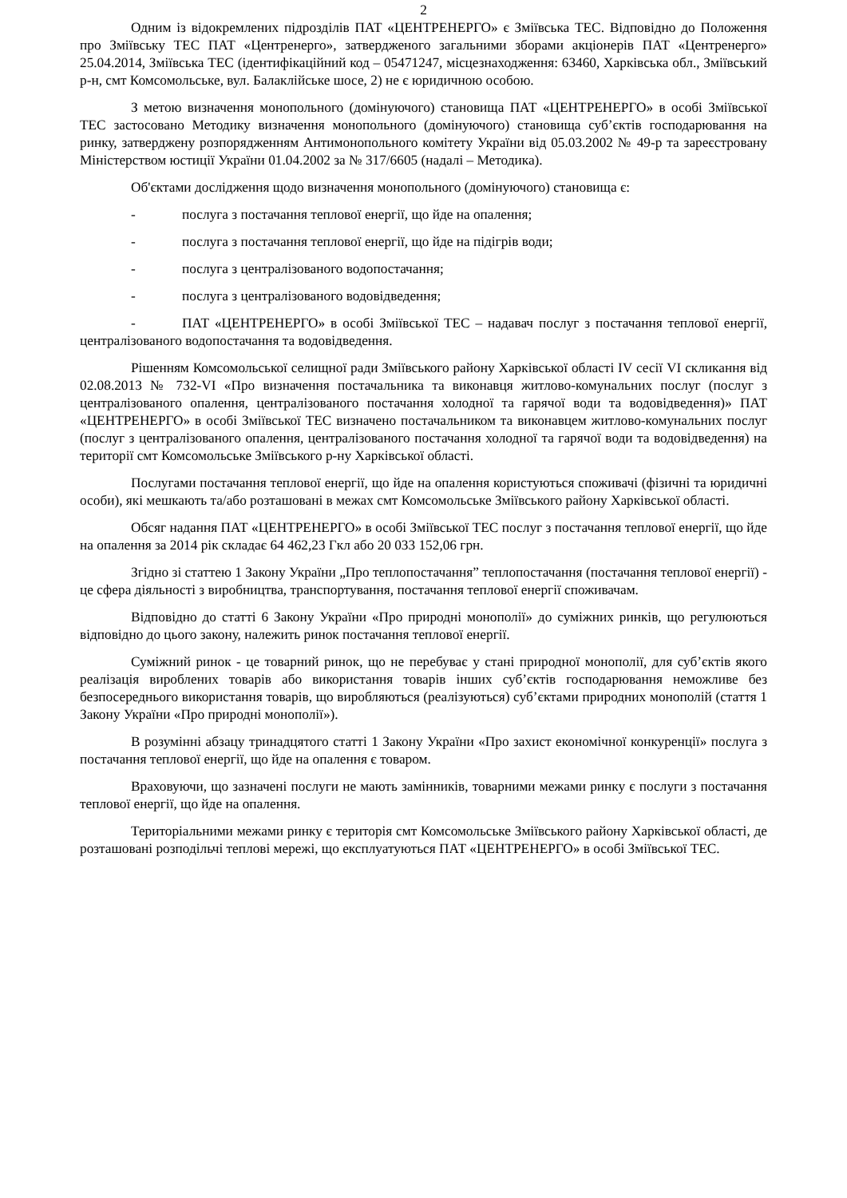2
Одним із відокремлених підрозділів ПАТ «ЦЕНТРЕНЕРГО» є Зміївська ТЕС. Відповідно до Положення про Зміївську ТЕС ПАТ «Центренерго», затвердженого загальними зборами акціонерів ПАТ «Центренерго» 25.04.2014, Зміївська ТЕС (ідентифікаційний код – 05471247, місцезнаходження: 63460, Харківська обл., Зміївський р-н, смт Комсомольське, вул. Балаклійське шосе, 2) не є юридичною особою.
З метою визначення монопольного (домінуючого) становища ПАТ «ЦЕНТРЕНЕРГО» в особі Зміївської ТЕС застосовано Методику визначення монопольного (домінуючого) становища суб’єктів господарювання на ринку, затверджену розпорядженням Антимонопольного комітету України від 05.03.2002 № 49-р та зареєстровану Міністерством юстиції України 01.04.2002 за № 317/6605 (надалі – Методика).
Об'єктами дослідження щодо визначення монопольного (домінуючого) становища є:
- послуга з постачання теплової енергії, що йде на опалення;
- послуга з постачання теплової енергії, що йде на підігрів води;
- послуга з централізованого водопостачання;
- послуга з централізованого водовідведення;
- ПАТ «ЦЕНТРЕНЕРГО» в особі Зміївської ТЕС – надавач послуг з постачання теплової енергії, централізованого водопостачання та водовідведення.
Рішенням Комсомольської селищної ради Зміївського району Харківської області IV сесії VI скликання від 02.08.2013 № 732-VI «Про визначення постачальника та виконавця житлово-комунальних послуг (послуг з централізованого опалення, централізованого постачання холодної та гарячої води та водовідведення)» ПАТ «ЦЕНТРЕНЕРГО» в особі Зміївської ТЕС визначено постачальником та виконавцем житлово-комунальних послуг (послуг з централізованого опалення, централізованого постачання холодної та гарячої води та водовідведення) на території смт Комсомольське Зміївського р-ну Харківської області.
Послугами постачання теплової енергії, що йде на опалення користуються споживачі (фізичні та юридичні особи), які мешкають та/або розташовані в межах смт Комсомольське Зміївського району Харківської області.
Обсяг надання ПАТ «ЦЕНТРЕНЕРГО» в особі Зміївської ТЕС послуг з постачання теплової енергії, що йде на опалення за 2014 рік складає 64 462,23 Гкл або 20 033 152,06 грн.
Згідно зі статтею 1 Закону України „Про теплопостачання” теплопостачання (постачання теплової енергії) - це сфера діяльності з виробництва, транспортування, постачання теплової енергії споживачам.
Відповідно до статті 6 Закону України «Про природні монополії» до суміжних ринків, що регулюються відповідно до цього закону, належить ринок постачання теплової енергії.
Суміжний ринок - це товарний ринок, що не перебуває у стані природної монополії, для суб’єктів якого реалізація вироблених товарів або використання товарів інших суб’єктів господарювання неможливе без безпосереднього використання товарів, що виробляються (реалізуються) суб’єктами природних монополій (стаття 1 Закону України «Про природні монополії»).
В розумінні абзацу тринадцятого статті 1 Закону України «Про захист економічної конкуренції» послуга з постачання теплової енергії, що йде на опалення є товаром.
Враховуючи, що зазначені послуги не мають замінників, товарними межами ринку є послуги з постачання теплової енергії, що йде на опалення.
Територіальними межами ринку є територія смт Комсомольське Зміївського району Харківської області, де розташовані розподільчі теплові мережі, що експлуатуються ПАТ «ЦЕНТРЕНЕРГО» в особі Зміївської ТЕС.